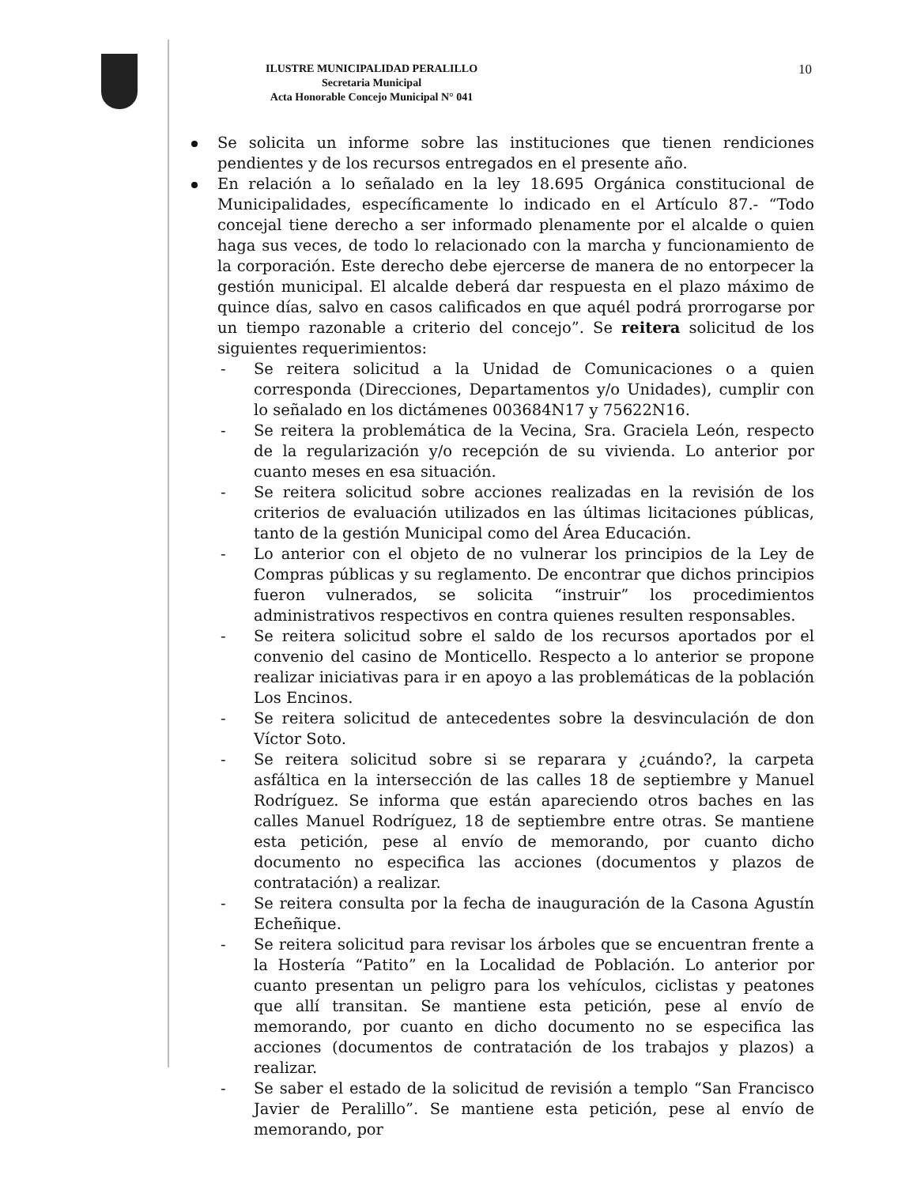ILUSTRE MUNICIPALIDAD PERALILLO
Secretaria Municipal
Acta Honorable Concejo Municipal N° 041
10
Se solicita un informe sobre las instituciones que tienen rendiciones pendientes y de los recursos entregados en el presente año.
En relación a lo señalado en la ley 18.695 Orgánica constitucional de Municipalidades, específicamente lo indicado en el Artículo 87.- “Todo concejal tiene derecho a ser informado plenamente por el alcalde o quien haga sus veces, de todo lo relacionado con la marcha y funcionamiento de la corporación. Este derecho debe ejercerse de manera de no entorpecer la gestión municipal. El alcalde deberá dar respuesta en el plazo máximo de quince días, salvo en casos calificados en que aquél podrá prorrogarse por un tiempo razonable a criterio del concejo”. Se reitera solicitud de los siguientes requerimientos:
- Se reitera solicitud a la Unidad de Comunicaciones o a quien corresponda (Direcciones, Departamentos y/o Unidades), cumplir con lo señalado en los dictámenes 003684N17 y 75622N16.
- Se reitera la problemática de la Vecina, Sra. Graciela León, respecto de la regularización y/o recepción de su vivienda. Lo anterior por cuanto meses en esa situación.
- Se reitera solicitud sobre acciones realizadas en la revisión de los criterios de evaluación utilizados en las últimas licitaciones públicas, tanto de la gestión Municipal como del Área Educación.
- Lo anterior con el objeto de no vulnerar los principios de la Ley de Compras públicas y su reglamento. De encontrar que dichos principios fueron vulnerados, se solicita “instruir” los procedimientos administrativos respectivos en contra quienes resulten responsables.
- Se reitera solicitud sobre el saldo de los recursos aportados por el convenio del casino de Monticello. Respecto a lo anterior se propone realizar iniciativas para ir en apoyo a las problemáticas de la población Los Encinos.
- Se reitera solicitud de antecedentes sobre la desvinculación de don Víctor Soto.
- Se reitera solicitud sobre si se reparara y ¿cuándo?, la carpeta asfáltica en la intersección de las calles 18 de septiembre y Manuel Rodríguez. Se informa que están apareciendo otros baches en las calles Manuel Rodríguez, 18 de septiembre entre otras. Se mantiene esta petición, pese al envío de memorando, por cuanto dicho documento no especifica las acciones (documentos y plazos de contratación) a realizar.
- Se reitera consulta por la fecha de inauguración de la Casona Agustín Echeñique.
- Se reitera solicitud para revisar los árboles que se encuentran frente a la Hostería “Patito” en la Localidad de Población. Lo anterior por cuanto presentan un peligro para los vehículos, ciclistas y peatones que allí transitan. Se mantiene esta petición, pese al envío de memorando, por cuanto en dicho documento no se especifica las acciones (documentos de contratación de los trabajos y plazos) a realizar.
- Se saber el estado de la solicitud de revisión a templo “San Francisco Javier de Peralillo”. Se mantiene esta petición, pese al envío de memorando, por